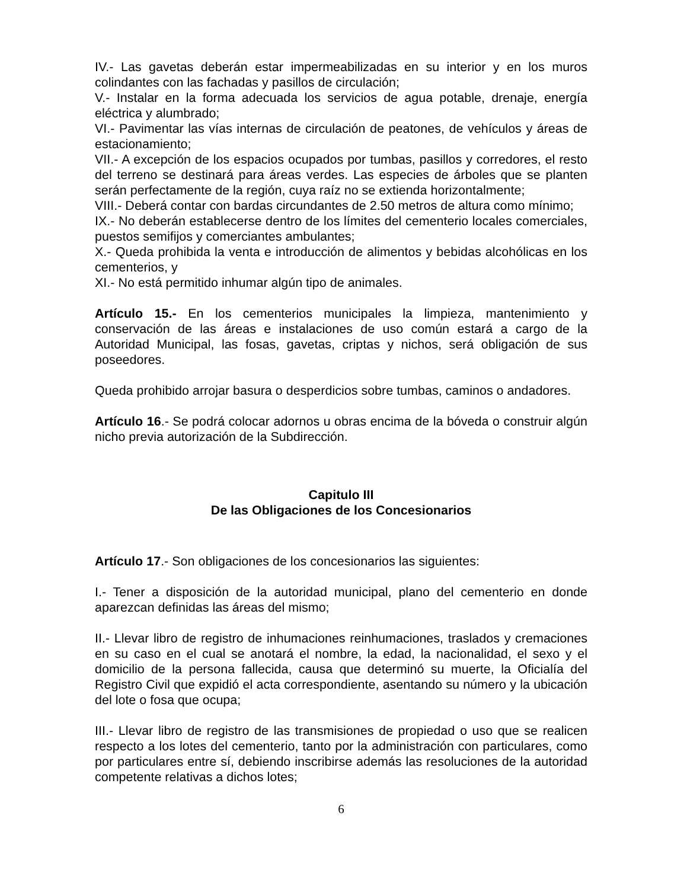IV.- Las gavetas deberán estar impermeabilizadas en su interior y en los muros colindantes con las fachadas y pasillos de circulación;
V.- Instalar en la forma adecuada los servicios de agua potable, drenaje, energía eléctrica y alumbrado;
VI.- Pavimentar las vías internas de circulación de peatones, de vehículos y áreas de estacionamiento;
VII.- A excepción de los espacios ocupados por tumbas, pasillos y corredores, el resto del terreno se destinará para áreas verdes. Las especies de árboles que se planten serán perfectamente de la región, cuya raíz no se extienda horizontalmente;
VIII.- Deberá contar con bardas circundantes de 2.50 metros de altura como mínimo;
IX.- No deberán establecerse dentro de los límites del cementerio locales comerciales, puestos semifijos y comerciantes ambulantes;
X.- Queda prohibida la venta e introducción de alimentos y bebidas alcohólicas en los cementerios, y
XI.- No está permitido inhumar algún tipo de animales.
Artículo 15.- En los cementerios municipales la limpieza, mantenimiento y conservación de las áreas e instalaciones de uso común estará a cargo de la Autoridad Municipal, las fosas, gavetas, criptas y nichos, será obligación de sus poseedores.
Queda prohibido arrojar basura o desperdicios sobre tumbas, caminos o andadores.
Artículo 16.- Se podrá colocar adornos u obras encima de la bóveda o construir algún nicho previa autorización de la Subdirección.
Capitulo III
De las Obligaciones de los Concesionarios
Artículo 17.- Son obligaciones de los concesionarios las siguientes:
I.- Tener a disposición de la autoridad municipal, plano del cementerio en donde aparezcan definidas las áreas del mismo;
II.- Llevar libro de registro de inhumaciones reinhumaciones, traslados y cremaciones en su caso en el cual se anotará el nombre, la edad, la nacionalidad, el sexo y el domicilio de la persona fallecida, causa que determinó su muerte, la Oficialía del Registro Civil que expidió el acta correspondiente, asentando su número y la ubicación del lote o fosa que ocupa;
III.- Llevar libro de registro de las transmisiones de propiedad o uso que se realicen respecto a los lotes del cementerio, tanto por la administración con particulares, como por particulares entre sí, debiendo inscribirse además las resoluciones de la autoridad competente relativas a dichos lotes;
6